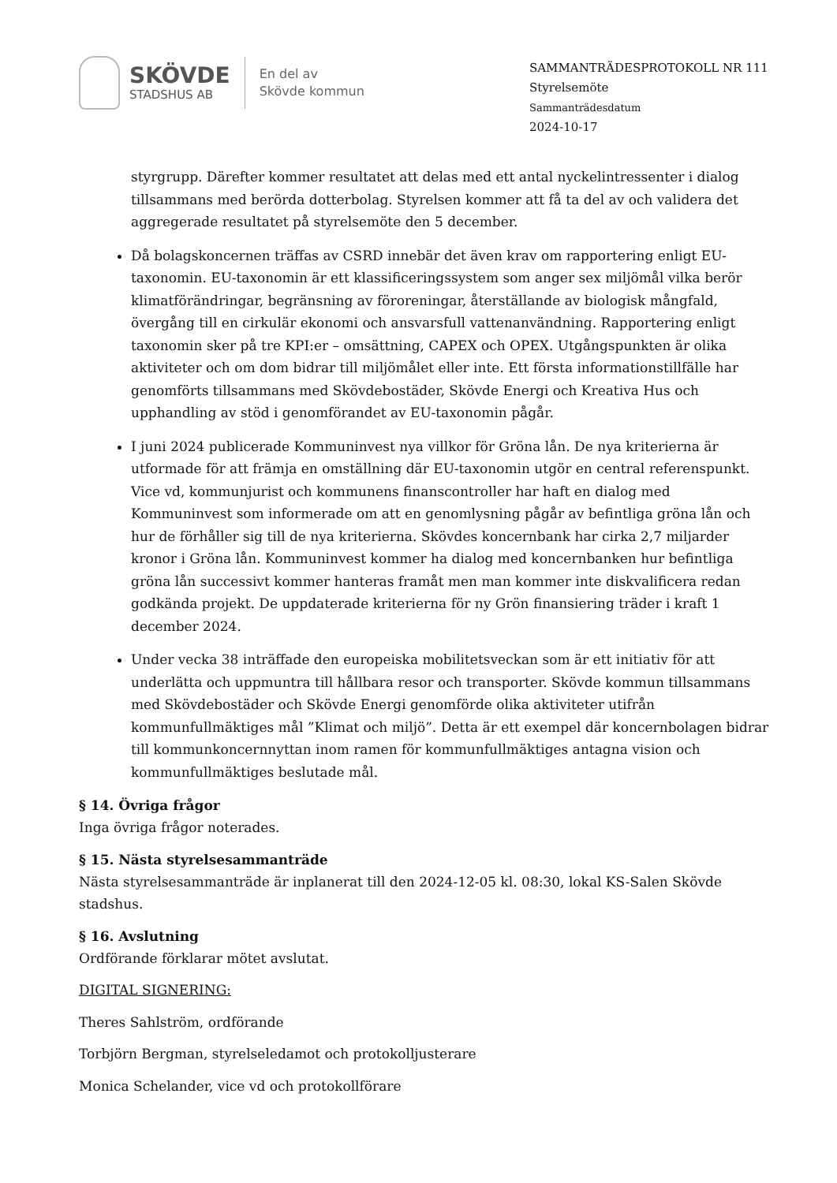SKÖVDE
STADSHUS AB
En del av
Skövde kommun
SAMMANTRÄDESPROTOKOLL NR 111
Styrelsemöte
Sammanträdesdatum
2024-10-17
styrgrupp. Därefter kommer resultatet att delas med ett antal nyckelintressenter i dialog tillsammans med berörda dotterbolag. Styrelsen kommer att få ta del av och validera det aggregerade resultatet på styrelsemöte den 5 december.
Då bolagskoncernen träffas av CSRD innebär det även krav om rapportering enligt EU-taxonomin. EU-taxonomin är ett klassificeringssystem som anger sex miljömål vilka berör klimatförändringar, begränsning av föroreningar, återställande av biologisk mångfald, övergång till en cirkulär ekonomi och ansvarsfull vattenanvändning. Rapportering enligt taxonomin sker på tre KPI:er – omsättning, CAPEX och OPEX. Utgångspunkten är olika aktiviteter och om dom bidrar till miljömålet eller inte. Ett första informationstillfälle har genomförts tillsammans med Skövdebostäder, Skövde Energi och Kreativa Hus och upphandling av stöd i genomförandet av EU-taxonomin pågår.
I juni 2024 publicerade Kommuninvest nya villkor för Gröna lån. De nya kriterierna är utformade för att främja en omställning där EU-taxonomin utgör en central referenspunkt. Vice vd, kommunjurist och kommunens finanscontroller har haft en dialog med Kommuninvest som informerade om att en genomlysning pågår av befintliga gröna lån och hur de förhåller sig till de nya kriterierna. Skövdes koncernbank har cirka 2,7 miljarder kronor i Gröna lån. Kommuninvest kommer ha dialog med koncernbanken hur befintliga gröna lån successivt kommer hanteras framåt men man kommer inte diskvalificera redan godkända projekt. De uppdaterade kriterierna för ny Grön finansiering träder i kraft 1 december 2024.
Under vecka 38 inträffade den europeiska mobilitetsveckan som är ett initiativ för att underlätta och uppmuntra till hållbara resor och transporter. Skövde kommun tillsammans med Skövdebostäder och Skövde Energi genomförde olika aktiviteter utifrån kommunfullmäktiges mål ”Klimat och miljö”. Detta är ett exempel där koncernbolagen bidrar till kommunkoncernnyttan inom ramen för kommunfullmäktiges antagna vision och kommunfullmäktiges beslutade mål.
§ 14. Övriga frågor
Inga övriga frågor noterades.
§ 15. Nästa styrelsesammanträde
Nästa styrelsesammanträde är inplanerat till den 2024-12-05 kl. 08:30, lokal KS-Salen Skövde stadshus.
§ 16. Avslutning
Ordförande förklarar mötet avslutat.
DIGITAL SIGNERING:
Theres Sahlström, ordförande
Torbjörn Bergman, styrelseledamot och protokolljusterare
Monica Schelander, vice vd och protokollförare